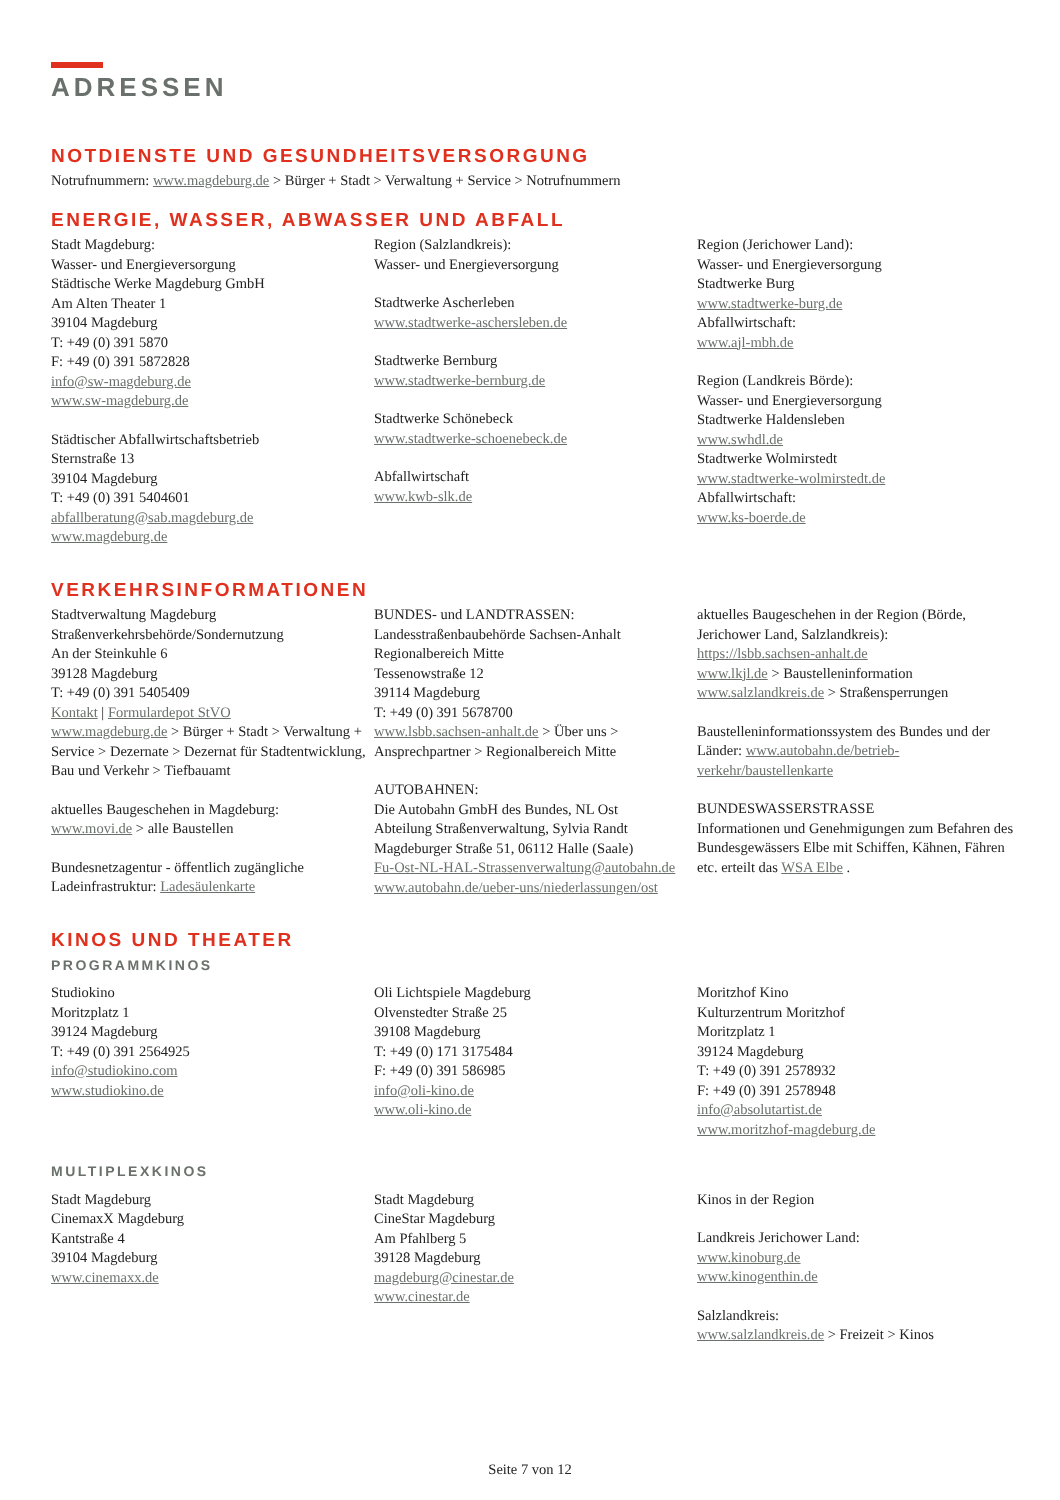ADRESSEN
NOTDIENSTE UND GESUNDHEITSVERSORGUNG
Notrufnummern: www.magdeburg.de > Bürger + Stadt > Verwaltung + Service > Notrufnummern
ENERGIE, WASSER, ABWASSER UND ABFALL
Stadt Magdeburg:
Wasser- und Energieversorgung
Städtische Werke Magdeburg GmbH
Am Alten Theater 1
39104 Magdeburg
T: +49 (0) 391 5870
F: +49 (0) 391 5872828
info@sw-magdeburg.de
www.sw-magdeburg.de
Städtischer Abfallwirtschaftsbetrieb
Sternstraße 13
39104 Magdeburg
T: +49 (0) 391 5404601
abfallberatung@sab.magdeburg.de
www.magdeburg.de
Region (Salzlandkreis):
Wasser- und Energieversorgung
Stadtwerke Ascherleben
www.stadtwerke-aschersleben.de
Stadtwerke Bernburg
www.stadtwerke-bernburg.de
Stadtwerke Schönebeck
www.stadtwerke-schoenebeck.de
Abfallwirtschaft
www.kwb-slk.de
Region (Jerichower Land):
Wasser- und Energieversorgung
Stadtwerke Burg
www.stadtwerke-burg.de
Abfallwirtschaft:
www.ajl-mbh.de
Region (Landkreis Börde):
Wasser- und Energieversorgung
Stadtwerke Haldensleben
www.swhdl.de
Stadtwerke Wolmirstedt
www.stadtwerke-wolmirstedt.de
Abfallwirtschaft:
www.ks-boerde.de
VERKEHRSINFORMATIONEN
Stadtverwaltung Magdeburg
Straßenverkehrsbehörde/Sondernutzung
An der Steinkuhle 6
39128 Magdeburg
T: +49 (0) 391 5405409
Kontakt | Formulardepot StVO
www.magdeburg.de > Bürger + Stadt > Verwaltung + Service > Dezernate > Dezernat für Stadtentwicklung, Bau und Verkehr > Tiefbauamt
aktuelles Baugeschehen in Magdeburg:
www.movi.de > alle Baustellen
Bundesnetzagentur - öffentlich zugängliche Ladeinfrastruktur: Ladesäulenkarte
BUNDES- und LANDTRASSEN:
Landesstraßenbaubehörde Sachsen-Anhalt
Regionalbereich Mitte
Tessenowstraße 12
39114 Magdeburg
T: +49 (0) 391 5678700
www.lsbb.sachsen-anhalt.de > Über uns > Ansprechpartner > Regionalbereich Mitte
AUTOBAHNEN:
Die Autobahn GmbH des Bundes, NL Ost
Abteilung Straßenverwaltung, Sylvia Randt
Magdeburger Straße 51, 06112 Halle (Saale)
Fu-Ost-NL-HAL-Strassenverwaltung@autobahn.de
www.autobahn.de/ueber-uns/niederlassungen/ost
aktuelles Baugeschehen in der Region (Börde, Jerichower Land, Salzlandkreis):
https://lsbb.sachsen-anhalt.de
www.lkjl.de > Baustelleninformation
www.salzlandkreis.de > Straßensperrungen
Baustelleninformationssystem des Bundes und der Länder: www.autobahn.de/betrieb-verkehr/baustellenkarte
BUNDESWASSERSTRASSE
Informationen und Genehmigungen zum Befahren des Bundesgewässers Elbe mit Schiffen, Kähnen, Fähren etc. erteilt das WSA Elbe .
KINOS UND THEATER
PROGRAMMKINOS
Studiokino
Moritzplatz 1
39124 Magdeburg
T: +49 (0) 391 2564925
info@studiokino.com
www.studiokino.de
Oli Lichtspiele Magdeburg
Olvenstedter Straße 25
39108 Magdeburg
T: +49 (0) 171 3175484
F: +49 (0) 391 586985
info@oli-kino.de
www.oli-kino.de
Moritzhof Kino
Kulturzentrum Moritzhof
Moritzplatz 1
39124 Magdeburg
T: +49 (0) 391 2578932
F: +49 (0) 391 2578948
info@absolutartist.de
www.moritzhof-magdeburg.de
MULTIPLEXKINOS
Stadt Magdeburg
CinemaxX Magdeburg
Kantstraße 4
39104 Magdeburg
www.cinemaxx.de
Stadt Magdeburg
CineStar Magdeburg
Am Pfahlberg 5
39128 Magdeburg
magdeburg@cinestar.de
www.cinestar.de
Kinos in der Region
Landkreis Jerichower Land:
www.kinoburg.de
www.kinogenthin.de
Salzlandkreis:
www.salzlandkreis.de > Freizeit > Kinos
Seite 7 von 12